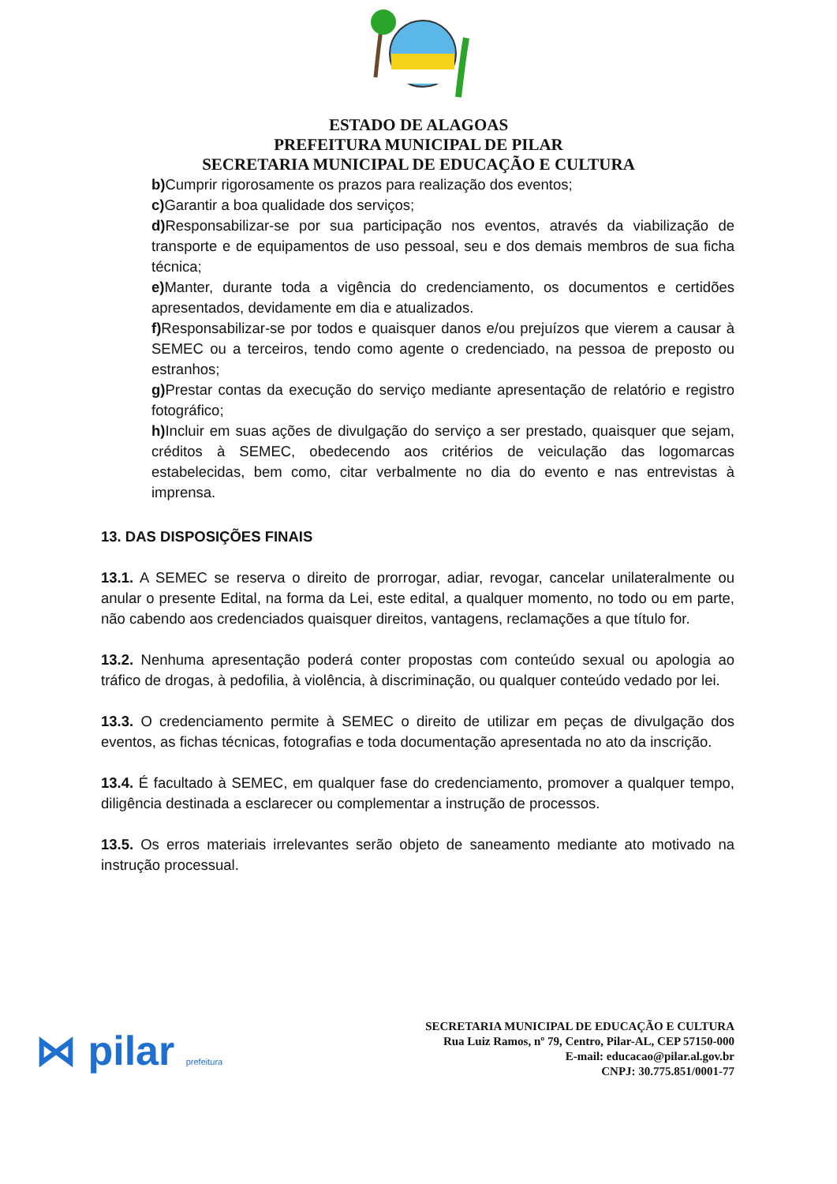ESTADO DE ALAGOAS
PREFEITURA MUNICIPAL DE PILAR
SECRETARIA MUNICIPAL DE EDUCAÇÃO E CULTURA
b) Cumprir rigorosamente os prazos para realização dos eventos;
c) Garantir a boa qualidade dos serviços;
d) Responsabilizar-se por sua participação nos eventos, através da viabilização de transporte e de equipamentos de uso pessoal, seu e dos demais membros de sua ficha técnica;
e) Manter, durante toda a vigência do credenciamento, os documentos e certidões apresentados, devidamente em dia e atualizados.
f) Responsabilizar-se por todos e quaisquer danos e/ou prejuízos que vierem a causar à SEMEC ou a terceiros, tendo como agente o credenciado, na pessoa de preposto ou estranhos;
g) Prestar contas da execução do serviço mediante apresentação de relatório e registro fotográfico;
h) Incluir em suas ações de divulgação do serviço a ser prestado, quaisquer que sejam, créditos à SEMEC, obedecendo aos critérios de veiculação das logomarcas estabelecidas, bem como, citar verbalmente no dia do evento e nas entrevistas à imprensa.
13. DAS DISPOSIÇÕES FINAIS
13.1. A SEMEC se reserva o direito de prorrogar, adiar, revogar, cancelar unilateralmente ou anular o presente Edital, na forma da Lei, este edital, a qualquer momento, no todo ou em parte, não cabendo aos credenciados quaisquer direitos, vantagens, reclamações a que título for.
13.2. Nenhuma apresentação poderá conter propostas com conteúdo sexual ou apologia ao tráfico de drogas, à pedofilia, à violência, à discriminação, ou qualquer conteúdo vedado por lei.
13.3. O credenciamento permite à SEMEC o direito de utilizar em peças de divulgação dos eventos, as fichas técnicas, fotografias e toda documentação apresentada no ato da inscrição.
13.4. É facultado à SEMEC, em qualquer fase do credenciamento, promover a qualquer tempo, diligência destinada a esclarecer ou complementar a instrução de processos.
13.5. Os erros materiais irrelevantes serão objeto de saneamento mediante ato motivado na instrução processual.
⋈ pilar prefeitura
SECRETARIA MUNICIPAL DE EDUCAÇÃO E CULTURA
Rua Luiz Ramos, nº 79, Centro, Pilar-AL, CEP 57150-000
E-mail: educacao@pilar.al.gov.br
CNPJ: 30.775.851/0001-77